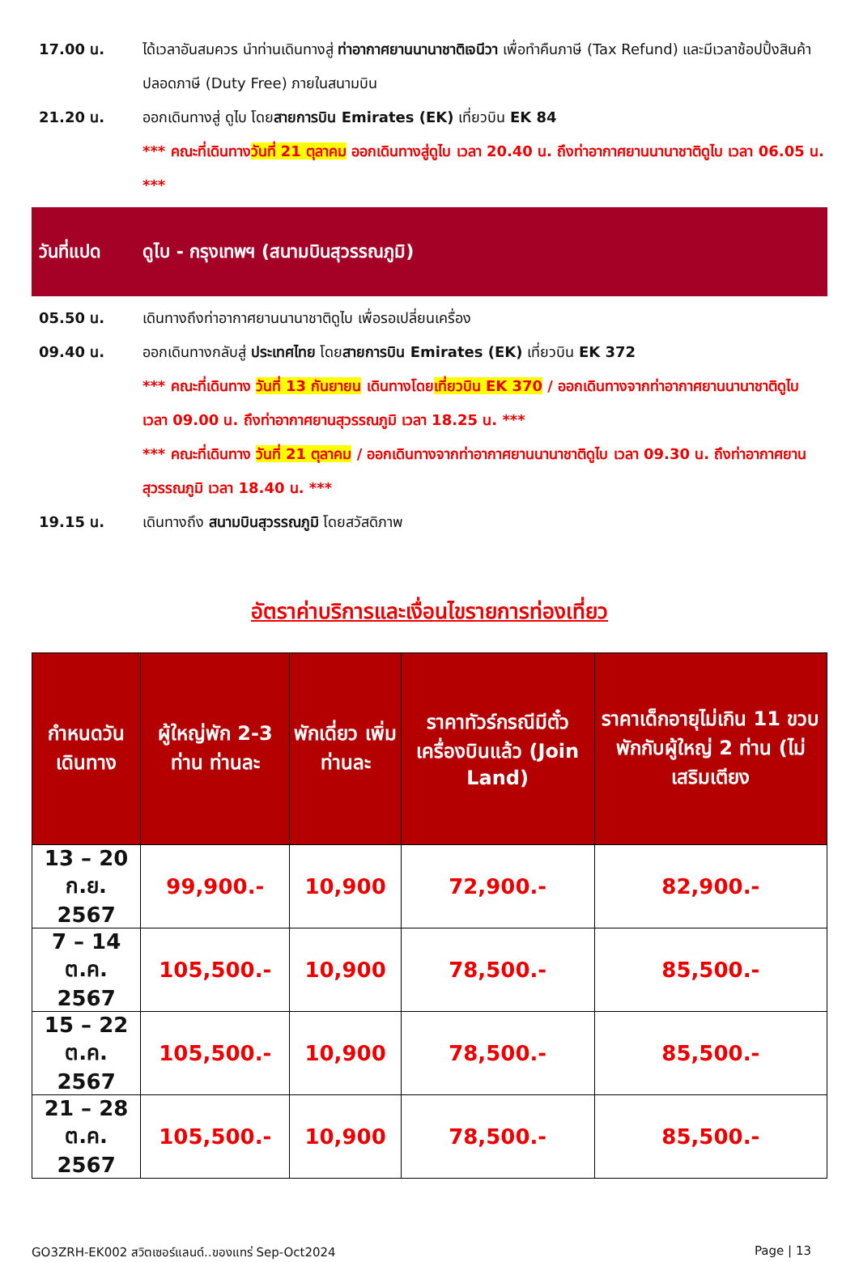17.00 น. ได้เวลาอันสมควร นำท่านเดินทางสู่ ท่าอากาศยานนานาชาติเจนีวา เพื่อทำคืนภาษี (Tax Refund) และมีเวลาช้อปปิ้งสินค้าปลอดภาษี (Duty Free) ภายในสนามบิน
21.20 น. ออกเดินทางสู่ ดูไบ โดยสายการบิน Emirates (EK) เที่ยวบิน EK 84
*** คณะที่เดินทางวันที่ 21 ตุลาคม ออกเดินทางสู่ดูไบ เวลา 20.40 น. ถึงท่าอากาศยานนานาชาติดูไบ เวลา 06.05 น. ***
วันที่แปด
ดูไบ - กรุงเทพฯ (สนามบินสุวรรณภูมิ)
05.50 น. เดินทางถึงท่าอากาศยานนานาชาติดูไบ เพื่อรอเปลี่ยนเครื่อง
09.40 น. ออกเดินทางกลับสู่ ประเทศไทย โดยสายการบิน Emirates (EK) เที่ยวบิน EK 372
*** คณะที่เดินทาง วันที่ 13 กันยายน เดินทางโดยเที่ยวบิน EK 370 / ออกเดินทางจากท่าอากาศยานนานาชาติดูไบ เวลา 09.00 น. ถึงท่าอากาศยานสุวรรณภูมิ เวลา 18.25 น. ***
*** คณะที่เดินทาง วันที่ 21 ตุลาคม / ออกเดินทางจากท่าอากาศยานนานาชาติดูไบ เวลา 09.30 น. ถึงท่าอากาศยานสุวรรณภูมิ เวลา 18.40 น. ***
19.15 น. เดินทางถึง สนามบินสุวรรณภูมิ โดยสวัสดิภาพ
อัตราค่าบริการและเงื่อนไขรายการท่องเที่ยว
| กำหนดวันเดินทาง | ผู้ใหญ่พัก 2-3 ท่าน ท่านละ | พักเดี่ยว เพิ่ม ท่านละ | ราคาทัวร์กรณีมีตั๋วเครื่องบินแล้ว (Join Land) | ราคาเด็กอายุไม่เกิน 11 ขวบ พักกับผู้ใหญ่ 2 ท่าน (ไม่เสริมเตียง |
| --- | --- | --- | --- | --- |
| 13 – 20 ก.ย. 2567 | 99,900.- | 10,900 | 72,900.- | 82,900.- |
| 7 – 14 ต.ค. 2567 | 105,500.- | 10,900 | 78,500.- | 85,500.- |
| 15 – 22 ต.ค. 2567 | 105,500.- | 10,900 | 78,500.- | 85,500.- |
| 21 – 28 ต.ค. 2567 | 105,500.- | 10,900 | 78,500.- | 85,500.- |
GO3ZRH-EK002 สวิตเซอร์แลนด์..ของแทร่ Sep-Oct2024 Page | 13